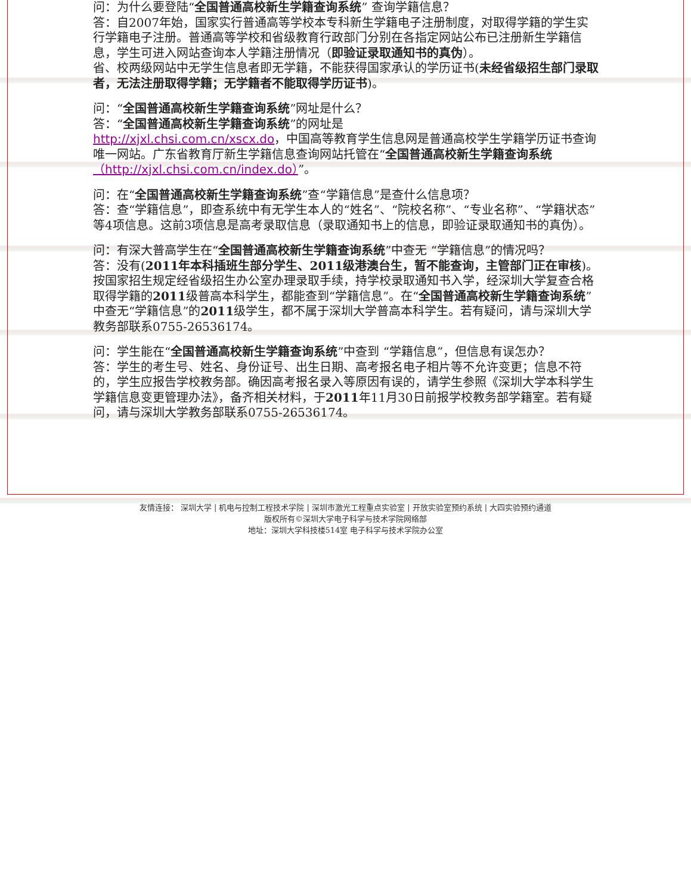问：为什么要登陆“全国普通高校新生学籍查询系统” 查询学籍信息？
答：自2007年始，国家实行普通高等学校本专科新生学籍电子注册制度，对取得学籍的学生实行学籍电子注册。普通高等学校和省级教育行政部门分别在各指定网站公布已注册新生学籍信息，学生可进入网站查询本人学籍注册情况（即验证录取通知书的真伪）。
省、校两级网站中无学生信息者即无学籍，不能获得国家承认的学历证书(未经省级招生部门录取者，无法注册取得学籍；无学籍者不能取得学历证书)。
问：“全国普通高校新生学籍查询系统”网址是什么？
答：“全国普通高校新生学籍查询系统”的网址是
http://xjxl.chsi.com.cn/xscx.do，中国高等教育学生信息网是普通高校学生学籍学历证书查询唯一网站。广东省教育厅新生学籍信息查询网站托管在“全国普通高校新生学籍查询系统（http://xjxl.chsi.com.cn/index.do）”。
问：在“全国普通高校新生学籍查询系统”查“学籍信息”是查什么信息项？
答：查“学籍信息”，即查系统中有无学生本人的“姓名”、“院校名称”、“专业名称”、“学籍状态”等4项信息。这前3项信息是高考录取信息（录取通知书上的信息，即验证录取通知书的真伪）。
问：有深大普高学生在“全国普通高校新生学籍查询系统”中查无 “学籍信息”的情况吗？
答：没有(2011年本科插班生部分学生、2011级港澳台生，暂不能查询，主管部门正在审核)。
按国家招生规定经省级招生办公室办理录取手续，持学校录取通知书入学，经深圳大学复查合格取得学籍的2011级普高本科学生，都能查到“学籍信息”。在“全国普通高校新生学籍查询系统”中查无“学籍信息”的2011级学生，都不属于深圳大学普高本科学生。若有疑问，请与深圳大学教务部联系0755-26536174。
问：学生能在“全国普通高校新生学籍查询系统”中查到 “学籍信息”，但信息有误怎办？
答：学生的考生号、姓名、身份证号、出生日期、高考报名电子相片等不允许变更；信息不符的，学生应报告学校教务部。确因高考报名录入等原因有误的，请学生参照《深圳大学本科学生学籍信息变更管理办法》，备齐相关材料，于2011年11月30日前报学校教务部学籍室。若有疑问，请与深圳大学教务部联系0755-26536174。
友情连接： 深圳大学 | 机电与控制工程技术学院 | 深圳市激光工程重点实验室 | 开放实验室预约系统 | 大四实验预约通道
版权所有©深圳大学电子科学与技术学院网络部
地址：深圳大学科技楼514室 电子科学与技术学院办公室